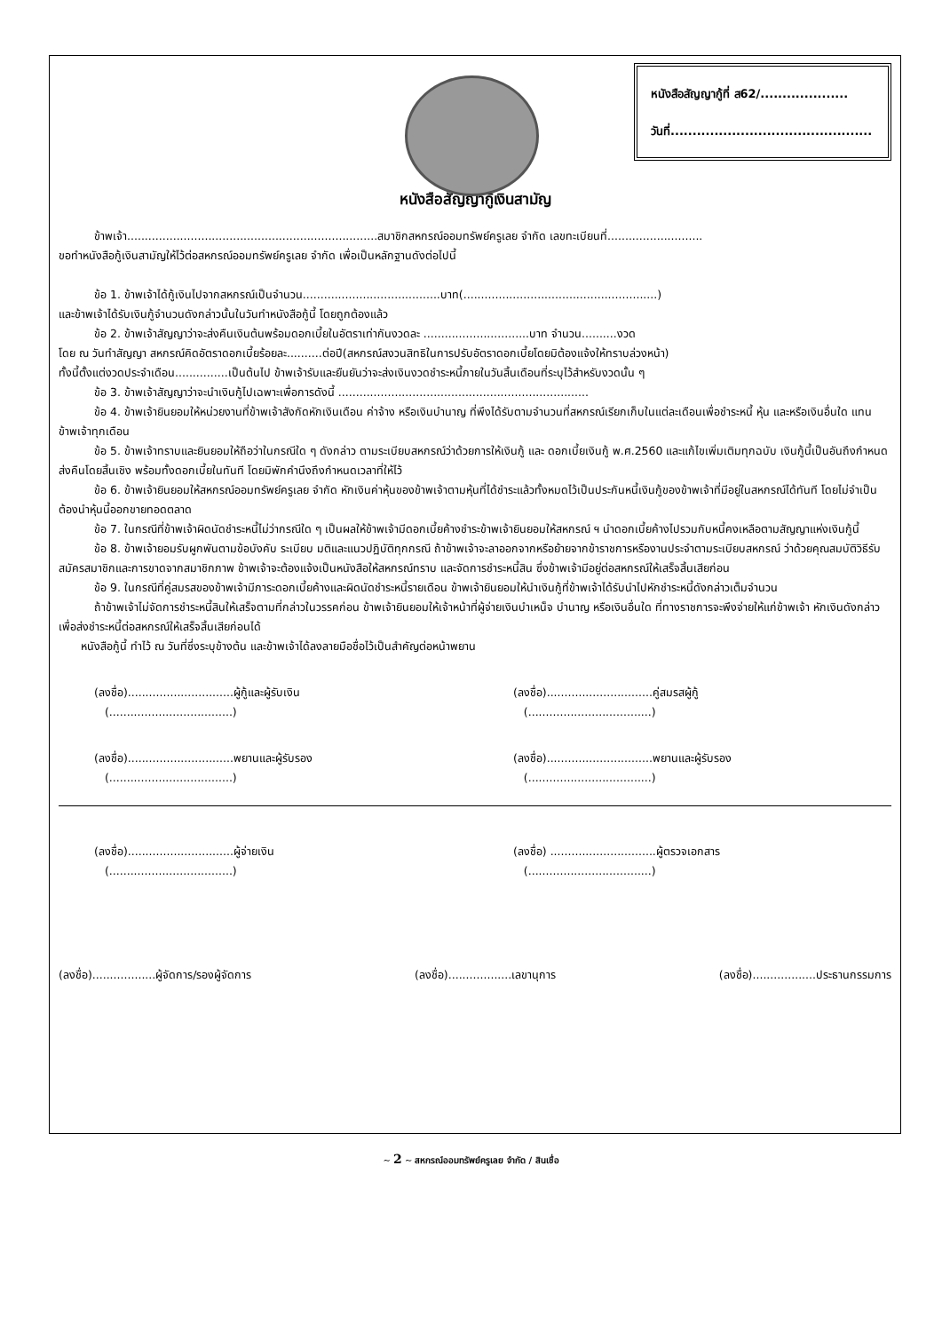หนังสือสัญญากู้ที่ ส62/....................
วันที่..............................................
หนังสือสัญญากู้เงินสามัญ
ข้าพเจ้า.......................................................................สมาชิกสหกรณ์ออมทรัพย์ครูเลย จำกัด เลขทะเบียนที่...........................
ขอทำหนังสือกู้เงินสามัญให้ไว้ต่อสหกรณ์ออมทรัพย์ครูเลย จำกัด เพื่อเป็นหลักฐานดังต่อไปนี้
ข้อ 1. ข้าพเจ้าได้กู้เงินไปจากสหกรณ์เป็นจำนวน.......................................บาท(.......................................................)
และข้าพเจ้าได้รับเงินกู้จำนวนดังกล่าวนั้นในวันทำหนังสือกู้นี้ โดยถูกต้องแล้ว
ข้อ 2. ข้าพเจ้าสัญญาว่าจะส่งคืนเงินต้นพร้อมดอกเบี้ยในอัตราเท่ากันงวดละ ..............................บาท จำนวน..........งวด
โดย ณ วันทำสัญญา สหกรณ์คิดอัตราดอกเบี้ยร้อยละ..........ต่อปี(สหกรณ์สงวนสิทธิในการปรับอัตราดอกเบี้ยโดยมิต้องแจ้งให้ทราบล่วงหน้า)
ทั้งนี้ตั้งแต่งวดประจำเดือน...............เป็นต้นไป ข้าพเจ้ารับและยืนยันว่าจะส่งเงินงวดชำระหนี้ภายในวันสิ้นเดือนที่ระบุไว้สำหรับงวดนั้น ๆ
ข้อ 3. ข้าพเจ้าสัญญาว่าจะนำเงินกู้ไปเฉพาะเพื่อการดังนี้ .......................................................................
ข้อ 4. ข้าพเจ้ายินยอมให้หน่วยงานที่ข้าพเจ้าสังกัดหักเงินเดือน ค่าจ้าง หรือเงินบำนาญ ที่พึงได้รับตามจำนวนที่สหกรณ์เรียกเก็บในแต่ละเดือนเพื่อชำระหนี้ หุ้น และหรือเงินอื่นใด แทนข้าพเจ้าทุกเดือน
ข้อ 5. ข้าพเจ้าทราบและยินยอมให้ถือว่าในกรณีใด ๆ ดังกล่าว ตามระเบียบสหกรณ์ว่าด้วยการให้เงินกู้ และ ดอกเบี้ยเงินกู้ พ.ศ.2560 และแก้ไขเพิ่มเติมทุกฉบับ เงินกู้นี้เป็นอันถึงกำหนดส่งคืนโดยสิ้นเชิง พร้อมทั้งดอกเบี้ยในทันที โดยมิพักคำนึงถึงกำหนดเวลาที่ให้ไว้
ข้อ 6. ข้าพเจ้ายินยอมให้สหกรณ์ออมทรัพย์ครูเลย จำกัด หักเงินค่าหุ้นของข้าพเจ้าตามหุ้นที่ได้ชำระแล้วทั้งหมดไว้เป็นประกันหนี้เงินกู้ของข้าพเจ้าที่มีอยู่ในสหกรณ์ได้ทันที โดยไม่จำเป็นต้องนำหุ้นนี้ออกขายทอดตลาด
ข้อ 7. ในกรณีที่ข้าพเจ้าผิดนัดชำระหนี้ไม่ว่ากรณีใด ๆ เป็นผลให้ข้าพเจ้ามีดอกเบี้ยค้างชำระข้าพเจ้ายินยอมให้สหกรณ์ ฯ นำดอกเบี้ยค้างไปรวมกับหนี้คงเหลือตามสัญญาแห่งเงินกู้นี้
ข้อ 8. ข้าพเจ้ายอมรับผูกพันตามข้อบังคับ ระเบียบ มติและแนวปฏิบัติทุกกรณี ถ้าข้าพเจ้าจะลาออกจากหรือย้ายจากข้าราชการหรืองานประจำตามระเบียบสหกรณ์ ว่าด้วยคุณสมบัติวิธีรับสมัครสมาชิกและการขาดจากสมาชิกภาพ ข้าพเจ้าจะต้องแจ้งเป็นหนังสือให้สหกรณ์ทราบ และจัดการชำระหนี้สิน ซึ่งข้าพเจ้ามีอยู่ต่อสหกรณ์ให้เสร็จสิ้นเสียก่อน
ข้อ 9. ในกรณีที่คู่สมรสของข้าพเจ้ามีภาระดอกเบี้ยค้างและผิดนัดชำระหนี้รายเดือน ข้าพเจ้ายินยอมให้นำเงินกู้ที่ข้าพเจ้าได้รับนำไปหักชำระหนี้ดังกล่าวเต็มจำนวน
ถ้าข้าพเจ้าไม่จัดการชำระหนี้สินให้เสร็จตามที่กล่าวในวรรคก่อน ข้าพเจ้ายินยอมให้เจ้าหน้าที่ผู้จ่ายเงินบำเหน็จ บำนาญ หรือเงินอื่นใด ที่ทางราชการจะพึงจ่ายให้แก่ข้าพเจ้า หักเงินดังกล่าวเพื่อส่งชำระหนี้ต่อสหกรณ์ให้เสร็จสิ้นเสียก่อนได้
หนังสือกู้นี้ ทำไว้ ณ วันที่ซึ่งระบุข้างต้น และข้าพเจ้าได้ลงลายมือชื่อไว้เป็นสำคัญต่อหน้าพยาน
(ลงชื่อ)..............................ผู้กู้และผู้รับเงิน
(...................................)
(ลงชื่อ)..............................คู่สมรสผู้กู้
(...................................)
(ลงชื่อ)..............................พยานและผู้รับรอง
(...................................)
(ลงชื่อ)..............................พยานและผู้รับรอง
(...................................)
(ลงชื่อ)..............................ผู้จ่ายเงิน
(...................................)
(ลงชื่อ) ..............................ผู้ตรวจเอกสาร
(...................................)
(ลงชื่อ)..................ผู้จัดการ/รองผู้จัดการ (ลงชื่อ)..................เลขานุการ (ลงชื่อ)..................ประธานกรรมการ
~ 2 ~ สหกรณ์ออมทรัพย์ครูเลย จำกัด / สินเชื่อ